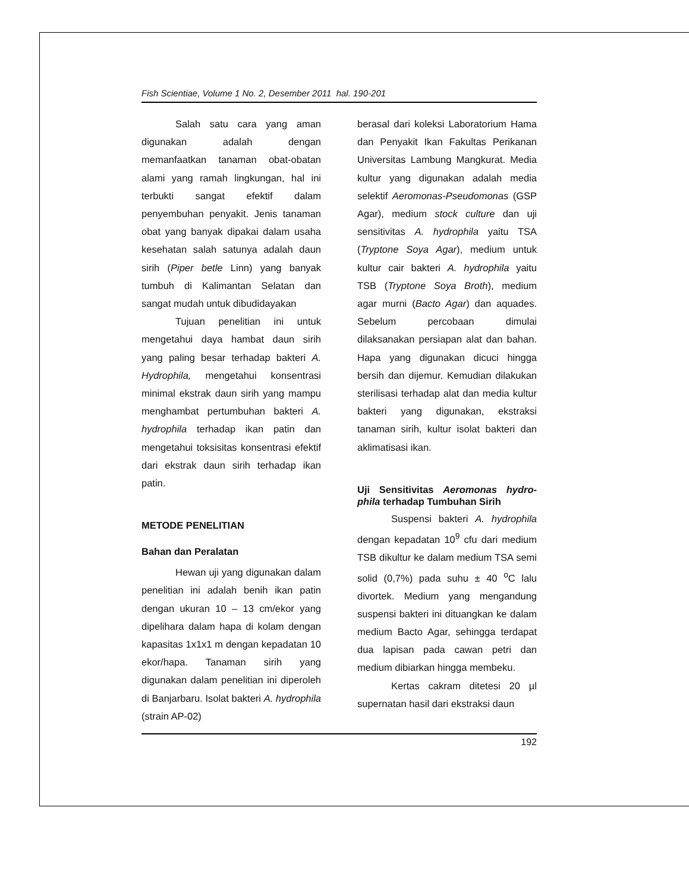Fish Scientiae, Volume 1 No. 2, Desember 2011 hal. 190-201
Salah satu cara yang aman digunakan adalah dengan memanfaatkan tanaman obat-obatan alami yang ramah lingkungan, hal ini terbukti sangat efektif dalam penyembuhan penyakit. Jenis tanaman obat yang banyak dipakai dalam usaha kesehatan salah satunya adalah daun sirih (Piper betle Linn) yang banyak tumbuh di Kalimantan Selatan dan sangat mudah untuk dibudidayakan
Tujuan penelitian ini untuk mengetahui daya hambat daun sirih yang paling besar terhadap bakteri A. Hydrophila, mengetahui konsentrasi minimal ekstrak daun sirih yang mampu menghambat pertumbuhan bakteri A. hydrophila terhadap ikan patin dan mengetahui toksisitas konsentrasi efektif dari ekstrak daun sirih terhadap ikan patin.
METODE PENELITIAN
Bahan dan Peralatan
Hewan uji yang digunakan dalam penelitian ini adalah benih ikan patin dengan ukuran 10 – 13 cm/ekor yang dipelihara dalam hapa di kolam dengan kapasitas 1x1x1 m dengan kepadatan 10 ekor/hapa. Tanaman sirih yang digunakan dalam penelitian ini diperoleh di Banjarbaru. Isolat bakteri A. hydrophila (strain AP-02)
berasal dari koleksi Laboratorium Hama dan Penyakit Ikan Fakultas Perikanan Universitas Lambung Mangkurat. Media kultur yang digunakan adalah media selektif Aeromonas-Pseudomonas (GSP Agar), medium stock culture dan uji sensitivitas A. hydrophila yaitu TSA (Tryptone Soya Agar), medium untuk kultur cair bakteri A. hydrophila yaitu TSB (Tryptone Soya Broth), medium agar murni (Bacto Agar) dan aquades. Sebelum percobaan dimulai dilaksanakan persiapan alat dan bahan. Hapa yang digunakan dicuci hingga bersih dan dijemur. Kemudian dilakukan sterilisasi terhadap alat dan media kultur bakteri yang digunakan, ekstraksi tanaman sirih, kultur isolat bakteri dan aklimatisasi ikan.
Uji Sensitivitas Aeromonas hydro-phila terhadap Tumbuhan Sirih
Suspensi bakteri A. hydrophila dengan kepadatan 10<sup>9</sup> cfu dari medium TSB dikultur ke dalam medium TSA semi solid (0,7%) pada suhu ± 40 <sup>o</sup>C lalu divortek. Medium yang mengandung suspensi bakteri ini dituangkan ke dalam medium Bacto Agar, sehingga terdapat dua lapisan pada cawan petri dan medium dibiarkan hingga membeku.
Kertas cakram ditetesi 20 µl supernatan hasil dari ekstraksi daun
192